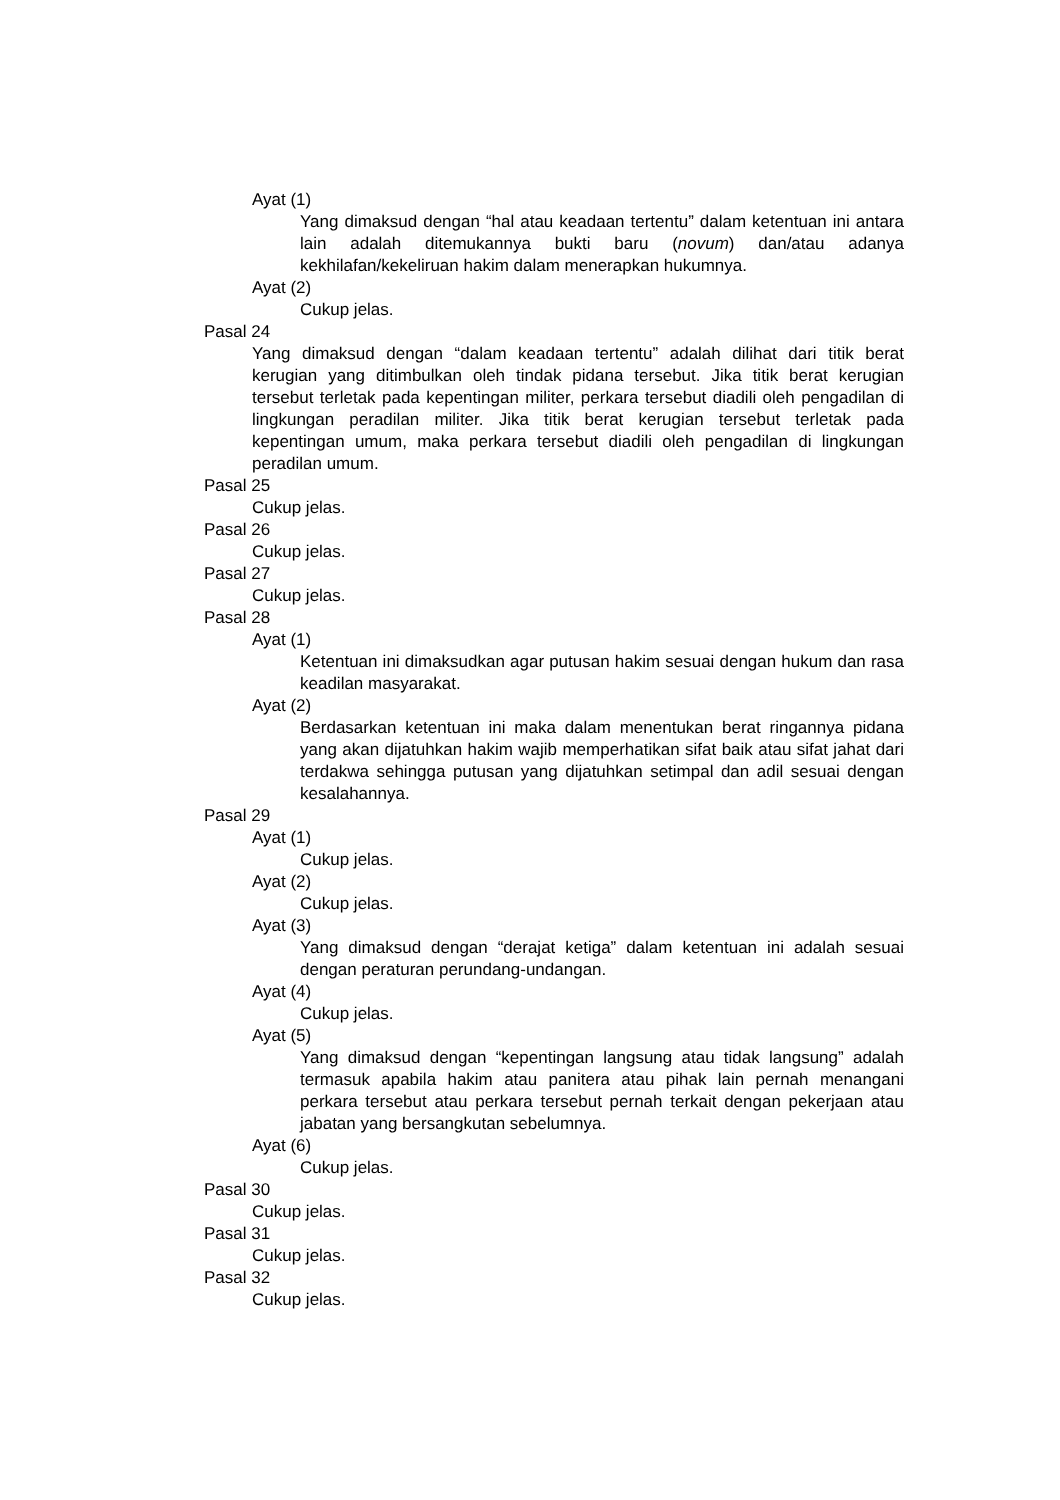Ayat (1)
Yang dimaksud dengan “hal atau keadaan tertentu” dalam ketentuan ini antara lain adalah ditemukannya bukti baru (novum) dan/atau adanya kekhilafan/kekeliruan hakim dalam menerapkan hukumnya.
Ayat (2)
Cukup jelas.
Pasal 24
Yang dimaksud dengan “dalam keadaan tertentu” adalah dilihat dari titik berat kerugian yang ditimbulkan oleh tindak pidana tersebut. Jika titik berat kerugian tersebut terletak pada kepentingan militer, perkara tersebut diadili oleh pengadilan di lingkungan peradilan militer. Jika titik berat kerugian tersebut terletak pada kepentingan umum, maka perkara tersebut diadili oleh pengadilan di lingkungan peradilan umum.
Pasal 25
Cukup jelas.
Pasal 26
Cukup jelas.
Pasal 27
Cukup jelas.
Pasal 28
Ayat (1)
Ketentuan ini dimaksudkan agar putusan hakim sesuai dengan hukum dan rasa keadilan masyarakat.
Ayat (2)
Berdasarkan ketentuan ini maka dalam menentukan berat ringannya pidana yang akan dijatuhkan hakim wajib memperhatikan sifat baik atau sifat jahat dari terdakwa sehingga putusan yang dijatuhkan setimpal dan adil sesuai dengan kesalahannya.
Pasal 29
Ayat (1)
Cukup jelas.
Ayat (2)
Cukup jelas.
Ayat (3)
Yang dimaksud dengan “derajat ketiga” dalam ketentuan ini adalah sesuai dengan peraturan perundang-undangan.
Ayat (4)
Cukup jelas.
Ayat (5)
Yang dimaksud dengan “kepentingan langsung atau tidak langsung” adalah termasuk apabila hakim atau panitera atau pihak lain pernah menangani perkara tersebut atau perkara tersebut pernah terkait dengan pekerjaan atau jabatan yang bersangkutan sebelumnya.
Ayat (6)
Cukup jelas.
Pasal 30
Cukup jelas.
Pasal 31
Cukup jelas.
Pasal 32
Cukup jelas.